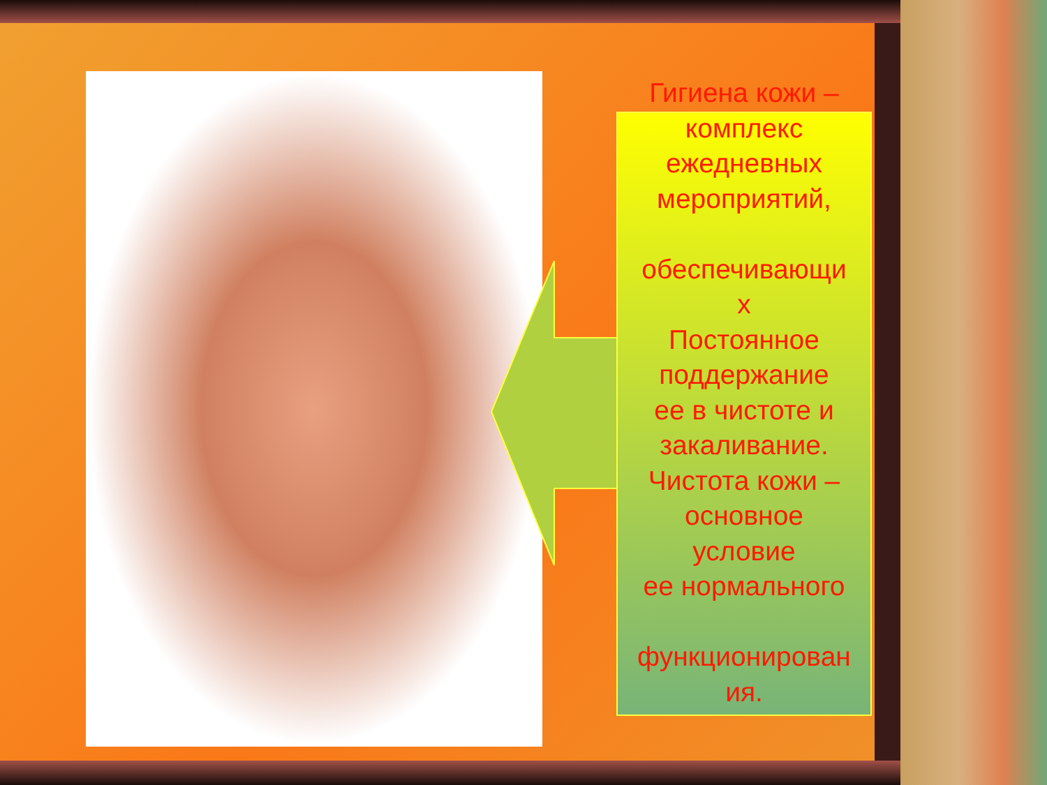Гигиена кожи –
комплекс
ежедневных
мероприятий,
обеспечивающи
х
Постоянное
поддержание
ее в чистоте и
закаливание.
Чистота кожи –
основное
условие
ее нормального
функционирован
ия.